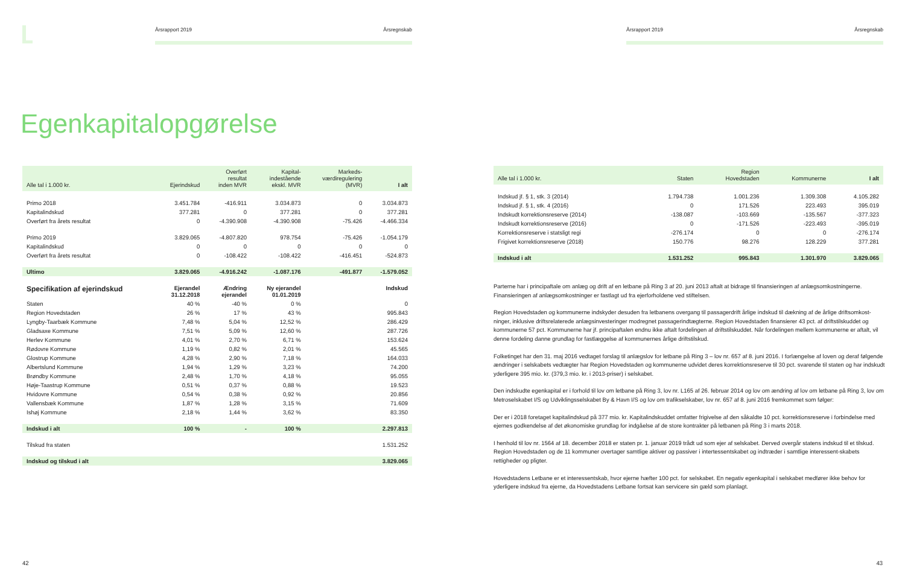Årsrapport 2019 Årsregnskab
Egenkapitalopgørelse
| Alle tal i 1.000 kr. | Ejerindskud | Overført resultat inden MVR | Kapital- indestående ekskl. MVR | Markeds- værdiregulering (MVR) | I alt |
| --- | --- | --- | --- | --- | --- |
| Primo 2018 | 3.451.784 | -416.911 | 3.034.873 | 0 | 3.034.873 |
| Kapitalindskud | 377.281 | 0 | 377.281 | 0 | 377.281 |
| Overført fra årets resultat | 0 | -4.390.908 | -4.390.908 | -75.426 | -4.466.334 |
| Primo 2019 | 3.829.065 | -4.807.820 | 978.754 | -75.426 | -1.054.179 |
| Kapitalindskud | 0 | 0 | 0 | 0 | 0 |
| Overført fra årets resultat | 0 | -108.422 | -108.422 | -416.451 | -524.873 |
| Ultimo | 3.829.065 | -4.916.242 | -1.087.176 | -491.877 | -1.579.052 |
| Specifikation af ejerindskud | Ejerandel 31.12.2018 | Ændring ejerandel | Ny ejerandel 01.01.2019 | | Indskud |
| Staten | 40 % | -40 % | 0 % | | 0 |
| Region Hovedstaden | 26 % | 17 % | 43 % | | 995.843 |
| Lyngby-Taarbæk Kommune | 7,48 % | 5,04 % | 12,52 % | | 286.429 |
| Gladsaxe Kommune | 7,51 % | 5,09 % | 12,60 % | | 287.726 |
| Herlev Kommune | 4,01 % | 2,70 % | 6,71 % | | 153.624 |
| Rødovre Kommune | 1,19 % | 0,82 % | 2,01 % | | 45.565 |
| Glostrup Kommune | 4,28 % | 2,90 % | 7,18 % | | 164.033 |
| Albertslund Kommune | 1,94 % | 1,29 % | 3,23 % | | 74.200 |
| Brøndby Kommune | 2,48 % | 1,70 % | 4,18 % | | 95.055 |
| Høje-Taastrup Kommune | 0,51 % | 0,37 % | 0,88 % | | 19.523 |
| Hvidovre Kommune | 0,54 % | 0,38 % | 0,92 % | | 20.856 |
| Vallensbæk Kommune | 1,87 % | 1,28 % | 3,15 % | | 71.609 |
| Ishøj Kommune | 2,18 % | 1,44 % | 3,62 % | | 83.350 |
| Indskud i alt | 100 % | - | 100 % | | 2.297.813 |
| Tilskud fra staten | | | | | 1.531.252 |
| Indskud og tilskud i alt | | | | | 3.829.065 |
42
Årsrapport 2019 Årsregnskab
| Alle tal i 1.000 kr. | Staten | Region Hovedstaden | Kommunerne | I alt |
| --- | --- | --- | --- | --- |
| Indskud jf. § 1, stk. 3 (2014) | 1.794.738 | 1.001.236 | 1.309.308 | 4.105.282 |
| Indskud jf. § 1, stk. 4 (2016) | 0 | 171.526 | 223.493 | 395.019 |
| Indskudt korrektionsreserve (2014) | -138.087 | -103.669 | -135.567 | -377.323 |
| Indskudt korrektionsreserve (2016) | 0 | -171.526 | -223.493 | -395.019 |
| Korrektionsreserve i statsligt regi | -276.174 | 0 | 0 | -276.174 |
| Frigivet korrektionsreserve (2018) | 150.776 | 98.276 | 128.229 | 377.281 |
| Indskud i alt | 1.531.252 | 995.843 | 1.301.970 | 3.829.065 |
Parterne har i principaftale om anlæg og drift af en letbane på Ring 3 af 20. juni 2013 aftalt at bidrage til finansieringen af anlægsomkostningerne. Finansieringen af anlægsomkostninger er fastlagt ud fra ejerforholdene ved stiftelsen.
Region Hovedstaden og kommunerne indskyder desuden fra letbanens overgang til passagerdrift årlige indskud til dækning af de årlige driftsomkost-ninger, inklusive driftsrelaterede anlægsinvesteringer modregnet passagerindtægterne. Region Hovedstaden finansierer 43 pct. af driftstilskuddet og kommunerne 57 pct. Kommunerne har jf. principaftalen endnu ikke aftalt fordelingen af driftstilskuddet. Når fordelingen mellem kommunerne er aftalt, vil denne fordeling danne grundlag for fastlæggelse af kommunernes årlige driftstilskud.
Folketinget har den 31. maj 2016 vedtaget forslag til anlægslov for letbane på Ring 3 – lov nr. 657 af 8. juni 2016. I forlængelse af loven og deraf følgende ændringer i selskabets vedtægter har Region Hovedstaden og kommunerne udvidet deres korrektionsreserve til 30 pct. svarende til staten og har indskudt yderligere 395 mio. kr. (379,3 mio. kr. i 2013-priser) i selskabet.
Den indskudte egenkapital er i forhold til lov om letbane på Ring 3, lov nr. L165 af 26. februar 2014 og lov om ændring af lov om letbane på Ring 3, lov om Metroselskabet I/S og Udviklingsselskabet By & Havn I/S og lov om trafikselskaber, lov nr. 657 af 8. juni 2016 fremkommet som følger:
Der er i 2018 foretaget kapitalindskud på 377 mio. kr. Kapitalindskuddet omfatter frigivelse af den såkaldte 10 pct. korrektionsreserve i forbindelse med ejernes godkendelse af det økonomiske grundlag for indgåelse af de store kontrakter på letbanen på Ring 3 i marts 2018.
I henhold til lov nr. 1564 af 18. december 2018 er staten pr. 1. januar 2019 trådt ud som ejer af selskabet. Derved overgår statens indskud til et tilskud. Region Hovedstaden og de 11 kommuner overtager samtlige aktiver og passiver i intertessentskabet og indtræder i samtlige interessent-skabets rettigheder og pligter.
Hovedstadens Letbane er et interessentskab, hvor ejerne hæfter 100 pct. for selskabet. En negativ egenkapital i selskabet medfører ikke behov for yderligere indskud fra ejerne, da Hovedstadens Letbane fortsat kan servicere sin gæld som planlagt.
43